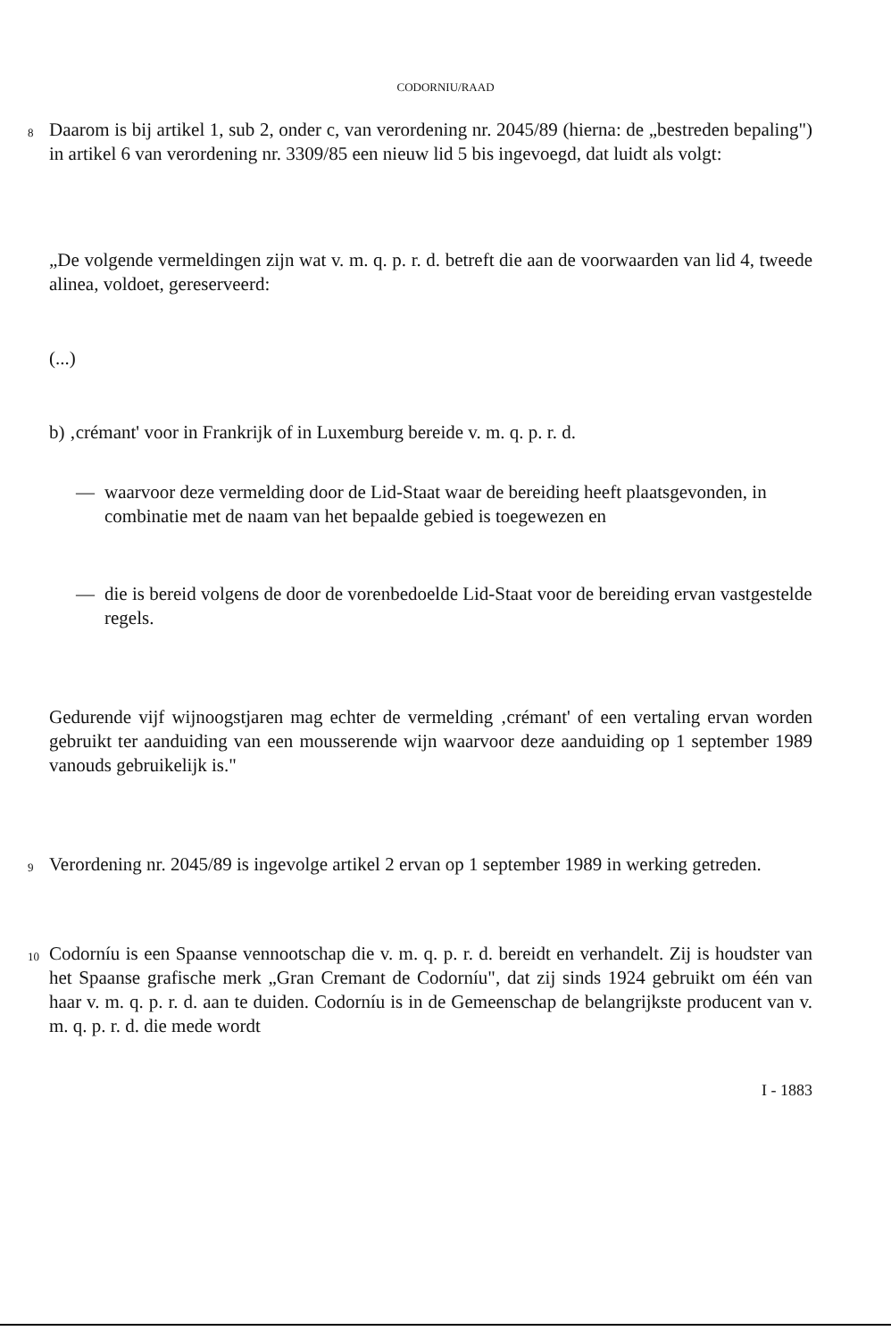CODORNIU/RAAD
8
Daarom is bij artikel 1, sub 2, onder c, van verordening nr. 2045/89 (hierna: de „bestreden bepaling") in artikel 6 van verordening nr. 3309/85 een nieuw lid 5 bis ingevoegd, dat luidt als volgt:
„De volgende vermeldingen zijn wat v. m. q. p. r. d. betreft die aan de voorwaarden van lid 4, tweede alinea, voldoet, gereserveerd:
(...)
b) ‚crémant' voor in Frankrijk of in Luxemburg bereide v. m. q. p. r. d.
— waarvoor deze vermelding door de Lid-Staat waar de bereiding heeft plaatsgevonden, in combinatie met de naam van het bepaalde gebied is toegewezen en
— die is bereid volgens de door de vorenbedoelde Lid-Staat voor de bereiding ervan vastgestelde regels.
Gedurende vijf wijnoogstjaren mag echter de vermelding ‚crémant' of een vertaling ervan worden gebruikt ter aanduiding van een mousserende wijn waarvoor deze aanduiding op 1 september 1989 vanouds gebruikelijk is."
9
Verordening nr. 2045/89 is ingevolge artikel 2 ervan op 1 september 1989 in werking getreden.
10
Codorníu is een Spaanse vennootschap die v. m. q. p. r. d. bereidt en verhandelt. Zij is houdster van het Spaanse grafische merk „Gran Cremant de Codorníu", dat zij sinds 1924 gebruikt om één van haar v. m. q. p. r. d. aan te duiden. Codorníu is in de Gemeenschap de belangrijkste producent van v. m. q. p. r. d. die mede wordt
I - 1883